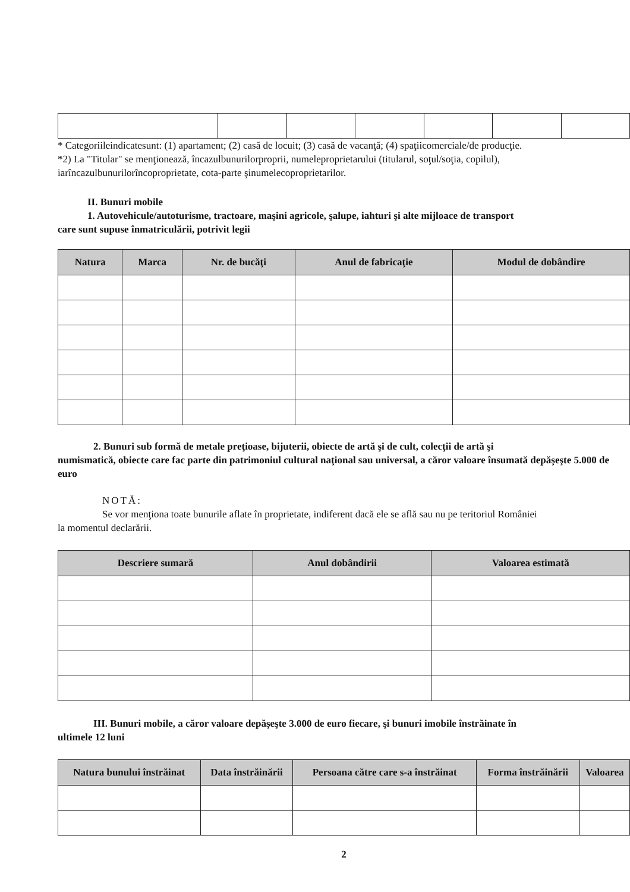* Categoriileindicatesunt: (1) apartament; (2) casă de locuit; (3) casă de vacanţă; (4) spaţiicomerciale/de producţie.
*2) La "Titular" se menţionează, încazulbunurilorproprii, numeleproprietarului (titularul, soţul/soţia, copilul), iarîncazulbunurilorîncoproprietate, cota-parte şinumelecoproprietarilor.
II. Bunuri mobile
1. Autovehicule/autoturisme, tractoare, maşini agricole, şalupe, iahturi şi alte mijloace de transport
care sunt supuse înmatriculării, potrivit legii
| Natura | Marca | Nr. de bucăţi | Anul de fabricaţie | Modul de dobândire |
| --- | --- | --- | --- | --- |
2. Bunuri sub formă de metale preţioase, bijuterii, obiecte de artă şi de cult, colecţii de artă şi
numismatică, obiecte care fac parte din patrimoniul cultural naţional sau universal, a căror valoare însumată depăşeşte 5.000 de euro
NOTĂ:
Se vor menţiona toate bunurile aflate în proprietate, indiferent dacă ele se află sau nu pe teritoriul României
la momentul declarării.
| Descriere sumară | Anul dobândirii | Valoarea estimată |
| --- | --- | --- |
III. Bunuri mobile, a căror valoare depăşeşte 3.000 de euro fiecare, şi bunuri imobile înstrăinate în
ultimele 12 luni
| Natura bunului înstrăinat | Data înstrăinării | Persoana către care s-a înstrăinat | Forma înstrăinării | Valoarea |
| --- | --- | --- | --- | --- |
2